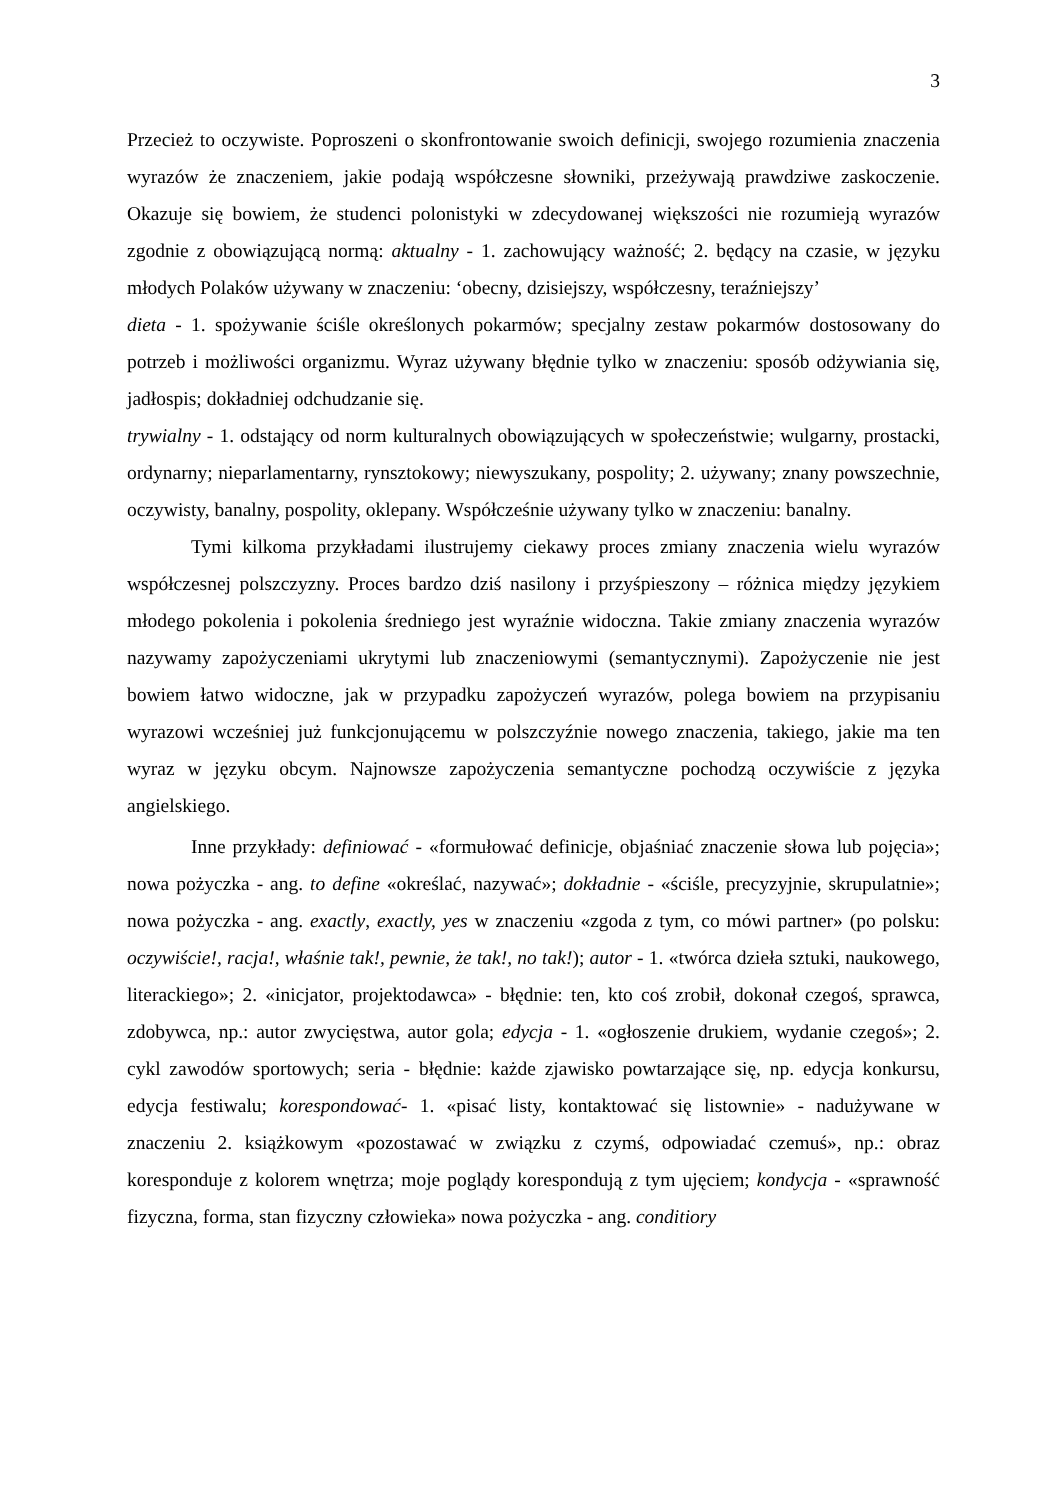3
Przecież to oczywiste. Poproszeni o skonfrontowanie swoich definicji, swojego rozumienia znaczenia wyrazów że znaczeniem, jakie podają współczesne słowniki, przeżywają prawdziwe zaskoczenie. Okazuje się bowiem, że studenci polonistyki w zdecydowanej większości nie rozumieją wyrazów zgodnie z obowiązującą normą: aktualny - 1. zachowujący ważność; 2. będący na czasie, w języku młodych Polaków używany w znaczeniu: ‘obecny, dzisiejszy, współczesny, teraźniejszy’
dieta - 1. spożywanie ściśle określonych pokarmów; specjalny zestaw pokarmów dostosowany do potrzeb i możliwości organizmu. Wyraz używany błędnie tylko w znaczeniu: sposób odżywiania się, jadłospis; dokładniej odchudzanie się.
trywialny - 1. odstający od norm kulturalnych obowiązujących w społeczeństwie; wulgarny, prostacki, ordynarny; nieparlamentarny, rynsztokowy; niewyszukany, pospolity; 2. używany; znany powszechnie, oczywisty, banalny, pospolity, oklepany. Współcześnie używany tylko w znaczeniu: banalny.
Tymi kilkoma przykładami ilustrujemy ciekawy proces zmiany znaczenia wielu wyrazów współczesnej polszczyzny. Proces bardzo dziś nasilony i przyśpieszony – różnica między językiem młodego pokolenia i pokolenia średniego jest wyraźnie widoczna. Takie zmiany znaczenia wyrazów nazywamy zapożyczeniami ukrytymi lub znaczeniowymi (semantycznymi). Zapożyczenie nie jest bowiem łatwo widoczne, jak w przypadku zapożyczeń wyrazów, polega bowiem na przypisaniu wyrazowi wcześniej już funkcjonującemu w polszczyźnie nowego znaczenia, takiego, jakie ma ten wyraz w języku obcym. Najnowsze zapożyczenia semantyczne pochodzą oczywiście z języka angielskiego.
Inne przykłady: definiować - «formułować definicje, objaśniać znaczenie słowa lub pojęcia»; nowa pożyczka - ang. to define «określać, nazywać»; dokładnie - «ściśle, precyzyjnie, skrupulatnie»; nowa pożyczka - ang. exactly, exactly, yes w znaczeniu «zgoda z tym, co mówi partner» (po polsku: oczywiście!, racja!, właśnie tak!, pewnie, że tak!, no tak!); autor - 1. «twórca dzieła sztuki, naukowego, literackiego»; 2. «inicjator, projektodawca» - błędnie: ten, kto coś zrobił, dokonał czegoś, sprawca, zdobywca, np.: autor zwycięstwa, autor gola; edycja - 1. «ogłoszenie drukiem, wydanie czegoś»; 2. cykl zawodów sportowych; seria - błędnie: każde zjawisko powtarzające się, np. edycja konkursu, edycja festiwalu; korespondować- 1. «pisać listy, kontaktować się listownie» - nadużywane w znaczeniu 2. książkowym «pozostawać w związku z czymś, odpowiadać czemuś», np.: obraz koresponduje z kolorem wnętrza; moje poglądy korespondują z tym ujęciem; kondycja - «sprawność fizyczna, forma, stan fizyczny człowieka» nowa pożyczka - ang. conditiory